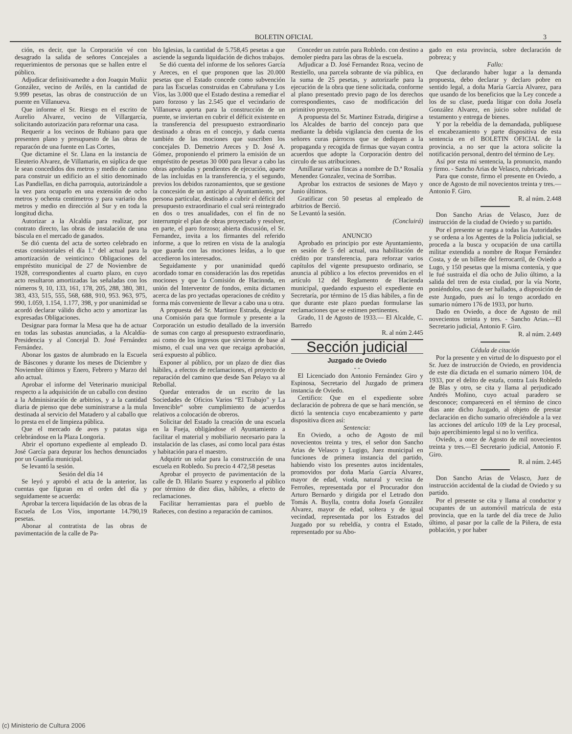BOLETIN OFICIAL 3
ción, es decir, que la Corporación vé con desagrado la salida de señores Concejales a requerimientos de personas que se hallen entre el público.
Adjudicar definitivamedte a don Joaquin Muñiz González, vecino de Avilés, en la cantidad de 9.999 pesetas, las obras de construcción de un puente en Villanueva.
Que informe el Sr. Riesgo en el escrito de Aurelio Alvarez, vecino de Villargarcía, solicitando autorización para reformar una casa.
Requerir a los vecinos de Rubiano para que presenten plano y presupuesto de las obras de reparacón de una fuente en Las Cortes,
Que dictamine el Sr. Llana en la instancia de Eleuterio Alvarez, de Villamarin, en súplica de que le sean concedidos dos metros y medio de camino para construir un edificio an el sitio denominado Las Pandiellas, en dicha parroquia, autorizándole a la vez para ocuparlo en una extensión de ocho metros y ochenta centimetros y para variario dos metros y medio en dirección al Sur y en toda la longitud dicha.
Autorizar a la Alcaldía para realizar, por contrato directo, las obras de instalación de una báscula en el mercado de ganados.
Se dió cuenta del acta de sorteo celebrado en estas consistoriales el día 1.º del actual para la amortización de veinticinco Obligaciones del empréstito municipal de 27 de Noviembre de 1928, correspondientes al cuarto plazo, en cuyo acto resultaron amortizadas las señaladas con los números 9, 10, 133, 161, 178, 205, 288, 380, 381, 383, 433, 515, 555, 568, 688, 910, 953. 963, 975, 990, 1.059, 1.154, 1.177, 398, y por unanimidad se acordó declarar válido dicho acto y amortizar las expresadas Obligaciones.
Designar para formar la Mesa que ha de actuar en todas las subastas anunciadas, a la Alcaldía-Presidencia y al Concejal D. José Fernández Fernández.
Abonar los gastos de alumbrado en la Escuela de Báscones y durante los meses de Diciembre y Noviembre últimos y Enero, Febrero y Marzo del año actual.
Aprobar el informe del Veterinario municipal respecto a la adquisición de un caballo con destino a la Adminisiración de arbitrios, y a la cantidad diaria de pienso que debe suministrarse a la mula destinada al servicio del Matadero y al caballo que lo presta en el de limpieza pública.
Que el mercado de aves y patatas siga celebrándose en la Plaza Longoria.
Abrir el oportuno expediente al empleado D. José García para depurar los hechos denunciados por un Guardía municipal.
Se levantó la sesión.
Sesión del día 14
Se leyó y aprobó el acta de la anterior, las cuentas que figuran en el orden del día y seguidamente se acuerda:
Aprobar la tercera liquidación de las obras de la Escuela de Los Víos, importante 14.790,19 pesetas.
Abonar al contratista de las obras de pavimentación de la calle de Pa-
blo Iglesias, la cantidad de 5.758,45 pesetas a que asciende la segunda liquidación de dichos trabajos.
Se dió cuenta del informe de los señores García y Areces, en el que proponen que las 20.000 pesetas que el Estado concede como subvención para las Escuelas construidas en Cabruñana y Los Víos, las 3.000 que el Estado destina a remediar el paro forzoso y las 2.545 que el vecindario de Villanueva aporta para la construcción de un puente, se inviertan en cubrir el déficit existente en la transferencia del presupuesto extraordinario destinado a obras en el concejo, y dada cuenta también de las mociones que suscriben los concejales D. Demetrio Areces y D. José A. Gómez, proponiendo el primero la emisión de un empréstito de pesetas 30 000 para llevar a cabo las obras aprobadas y pendientes de ejecución, aparte de las incluidas en la transferencia, y el segundo, previos los debidos razonamientos, que se gestione la concesión de un anticipo al Ayuntamiento, por persona particular, destinado a cubrir el déficit del presupuesto extraordinario el cual será reintegrado en dos o tres anualidades, con el fin de no interrumpir el plan de obras proyectado y resolver, en parte, el paro forzoso; abierta discusión, el Sr. Fernandez, invita a los firmantes del referido informe, a que lo retiren en vista de la analogía que guarda con las mociones leídas, a lo que accedieron los interesados.
Seguidamente y por unanimidad quedó acordado tomar en consideración las dos repetidas mociones y que la Comisión de Hacinnda, en unión del Interventor de fondos, emita dictamen acerca de las pro yectadas operaciones de crédito y forma más conveniente de llevar a cabo una u otra.
A propuesta del Sr. Martinez Estrada, designar una Comisión para que formule y presente a la Corporación un estudio detallado de la inversión de sumas con cargo al presupuesto extraordinario, asi como de los ingresos que sirvieron de base al mismo, el cual una vez que recaiga aprobación, será expuesto al público.
Exponer al público, por un plazo de diez dias hábiles, a efectos de reclamaciones, el proyecto de reparación del camino que desde San Pelayo va al Rebollal.
Quedar enterados de un escrito de las Sociedades de Oficios Varios “El Trabajo” y La Invencible“ sobre cumplimiento de acuerdos relativos a colocación de obreros.
Solicitar del Estado la creación de una escuela en la Fueja, obligándose el Ayuntamiento a facilitar el material y mobiliario necesario para la instalación de las clases, así como local para éstas y habitación para el maestro.
Adquirir un solar para la construcción de una escuela en Robledo. Su precio 4 472,58 pesetas
Aprobar el proyecto de pavimentación de la calle de D. Hilario Suarez y exponerlo al público por término de diez dias, hábiles, a efecto de reclamaciones.
Facilitar herramientas para el pueblo de Rañeces, con destino a reparación de caminos.
Conceder un zutrón para Robledo. con destino a demoler piedra para las obras de la escuela.
Adjudicar a D. José Fernandez Roza, vecino de Restiello, una parcela sobrante de vía pública, en la suma de 25 pesetas, y autorizarle para la ejecución de la obra que tiene solicitada, conforme al plano presentado previo pago de los derechos correspondientes, caso de modificación del primitivo proyecto.
A propuesta del Sr. Martinez Estrada, dirigirse a los Alcaldes de barrio del concejo para que mediante la debida vigilancia den cuenta de los señores curas párrocos que se dediquen a la propaganda y recogida de firmas que vayan contra acuerdos que adopte la Corporación dentro del circulo de sus atribuciones.
Amillarar varias fincas a nombre de D.ª Rosalía Menendez Gonzalez, vecina de Sorribas.
Aprobar los extractos de sesiones de Mayo y Junio últimos.
Gratificar con 50 pesetas al empleado de arbitrios de Berció.
Se Levantó la sesión.
(Concluirá)
ANUNCIO
Aprobado en principio por este Ayuntamiento, en sesión de 5 del actual, una habilitación de crédito por transferencia, para reforzar varios capítulos del vigente presupuesto ordinario, se anuncia al público a los efectos prevenidos en el artículo 12 del Reglamento de Hacienda municipal, quedando expuesto el expediente en Secretaría, por término de 15 dias hábiles, a fin de que durante este plazo puedan formularse las reclamaciones que se estimen pertinentes.
Grado, 11 de Agosto de 1933.— El Alcalde, C. Barredo
R. al núm 2.445
Sección judicial
Juzgado de Oviedo
- -
El Licenciado don Antonio Fernández Giro y Espinosa, Secretario del Juzgado de primera instancia de Oviedo.
Certifico: Que en el expediente sobre declaración de pobreza de que se hará mención, se dictó la sentencia cuyo encabezamiento y parte dispositiva dicen así:
Sentencia:
En Oviedo, a ocho de Agosto de mil novecientos treinta y tres, el señor don Sancho Arias de Velasco y Lugigo, Juez municipal en funciones de primera instancia del partido, habiendo visto los presentes autos incidentales, promovidos por doña María García Alvarez, mayor de edad, viuda, natural y vecina de Ferroñes, representada por el Procurador don Arturo Bernardo y dirigida por el Letrado don Tomás A. Buylla, contra doña Josefa González Alvarez, mayor de edad, soltera y de igual vecindad, representada por los Estrados del Juzgado por su rebeldía, y contra el Estado, representado por su Abo-
gado en esta provincia, sobre declaración de pobreza; y
Fallo:
Que declarando haber lugar a la demanda propuesta, debo declarar y declaro pobre en sentido legal, a doña María García Alvarez, para que usando de los beneficios que la Ley concede a los de su clase, pueda litigar con doña Josefa González Alvarez, en juicio sobre nulidad de testamento y entrega de bienes.
Y por la rebeldía de la demandada, publíquese el encabezamiento y parte dispositiva de esta sentencia en el BOLETIN OFICIAL de la provincia, a no ser que la actora solicite la notificación personal, dentro del término de Ley.
Así por esta mi sentencia, la pronuncio, mando y firmo. - Sancho Arias de Velasco, rubricado.
Para que conste, firmo el presente en Oviedo, a once de Agosto de mil novecientos treinta y tres.—Antonio F. Giro.
R. al núm. 2.448
Don Sancho Arias de Velasco, Juez de instrucción de la ciudad de Oviedo y su partido.
Por el presente se ruega a todas las Autoridades y se ordena a los Agentes de la Policía judicial, se proceda a la busca y ocupación de una cartilla militar extendida a nombre de Roque Fernández Costa, y de un billete del ferrocarril, de Oviedo a Lugo, y 150 pesetas que la misma contenía, y que le fué sustraída el día ocho de Julio último, a la salida del tren de esta ciudad, por la vía Norte, poniéndolos, caso de ser hallados, a disposición de este Juzgado, pues así lo tengo acordado en sumario número 176 de 1933, por hurto.
Dado en Oviedo, a doce de Agosto de mil novecientos treinta y tres. - Sancho Arias.—El Secretario judicial, Antonio F. Giro.
R. al núm. 2.449
Cédula de citación
Por la presente y en virtud de lo dispuesto por el Sr. Juez de instrucción de Oviedo, en providencia de este día dictada en el sumario número 104, de 1933, por el delito de estafa, contra Luis Robledo de Blas y otro, se cita y llama al perjudicado Andrés Moñino, cuyo actual paradero se desconoce; comparecerá en el término de cinco dias ante dicho Juzgado, al objeto de prestar declaración en dicho sumario ofreciéndole a la vez las acciones del artículo 109 de la Ley procesal, bajo apercibimiento legal si no lo verifica.
Oviedo, a once de Agosto de mil novecientos treinta y tres.—El Secretario judicial, Antonio F. Giro.
R. al núm. 2.445
Don Sancho Arias de Velasco, Juez de instrucción accidental de la ciudad de Oviedo y su partido.
Por el presente se cita y llama al conductor y ocupantes de un automóvil matrícula de esta provincia, que en la tarde del día trece de Julio último, al pasar por la calle de la Piñera, de esta población, y por haber
(c) Ministerio de Cultura 2006